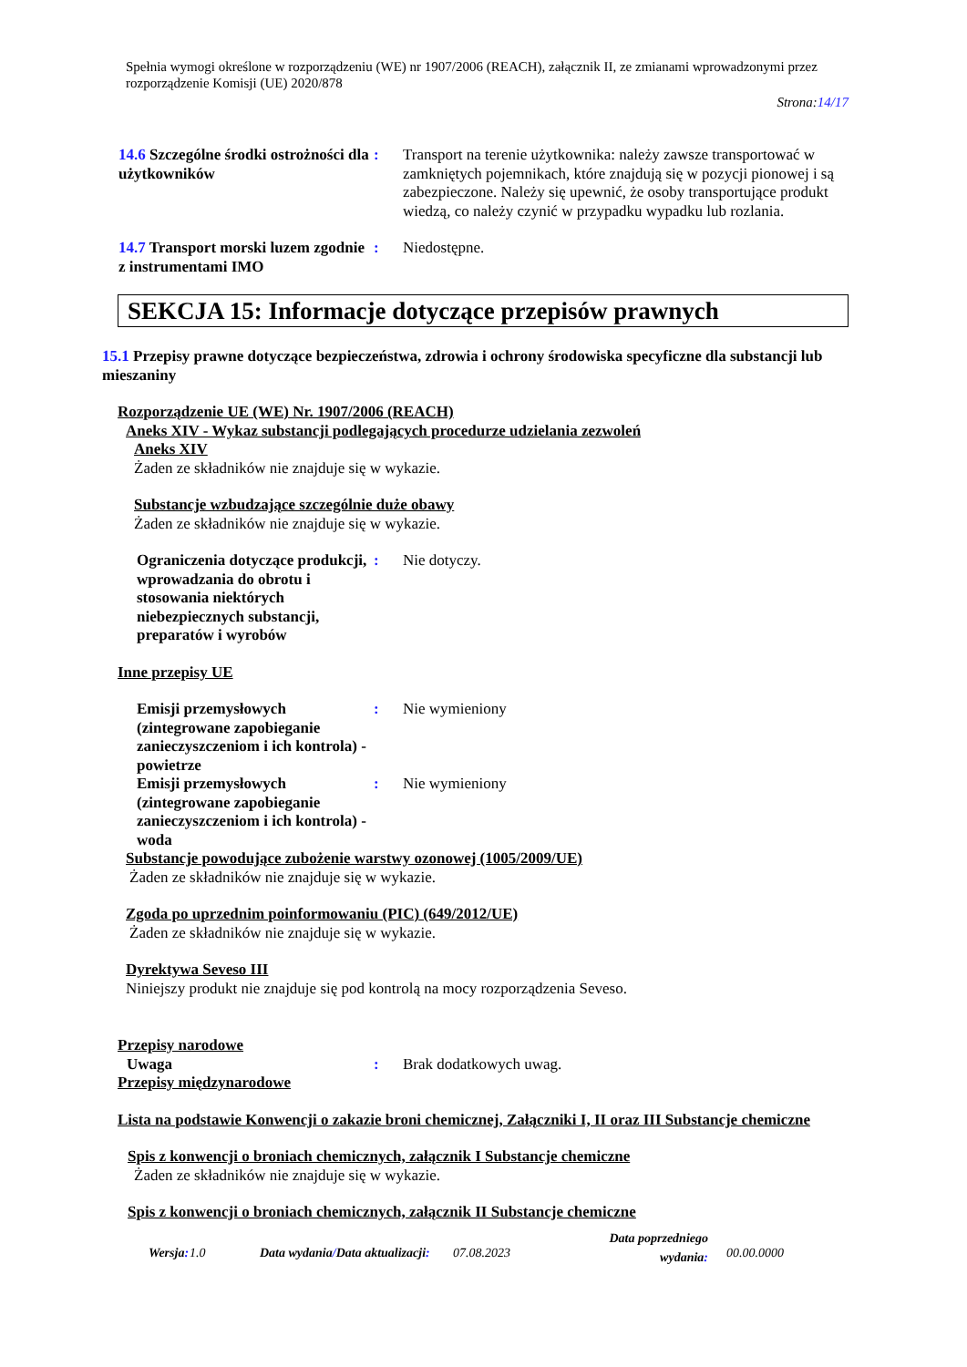Spełnia wymogi określone w rozporządzeniu (WE) nr 1907/2006 (REACH), załącznik II, ze zmianami wprowadzonymi przez rozporządzenie Komisji (UE) 2020/878
Strona:14/17
14.6 Szczególne środki ostrożności dla użytkowników
: Transport na terenie użytkownika: należy zawsze transportować w zamkniętych pojemnikach, które znajdują się w pozycji pionowej i są zabezpieczone. Należy się upewnić, że osoby transportujące produkt wiedzą, co należy czynić w przypadku wypadku lub rozlania.
14.7 Transport morski luzem zgodnie z instrumentami IMO
: Niedostępne.
SEKCJA 15: Informacje dotyczące przepisów prawnych
15.1 Przepisy prawne dotyczące bezpieczeństwa, zdrowia i ochrony środowiska specyficzne dla substancji lub mieszaniny
Rozporządzenie UE (WE) Nr. 1907/2006 (REACH)
Aneks XIV - Wykaz substancji podlegających procedurze udzielania zezwoleń
Aneks XIV
Żaden ze składników nie znajduje się w wykazie.
Substancje wzbudzające szczególnie duże obawy
Żaden ze składników nie znajduje się w wykazie.
Ograniczenia dotyczące produkcji, wprowadzania do obrotu i stosowania niektórych niebezpiecznych substancji, preparatów i wyrobów
: Nie dotyczy.
Inne przepisy UE
Emisji przemysłowych (zintegrowane zapobieganie zanieczyszczeniom i ich kontrola) - powietrze
: Nie wymieniony
Emisji przemysłowych (zintegrowane zapobieganie zanieczyszczeniom i ich kontrola) - woda
: Nie wymieniony
Substancje powodujące zubożenie warstwy ozonowej (1005/2009/UE)
Żaden ze składników nie znajduje się w wykazie.
Zgoda po uprzednim poinformowaniu (PIC) (649/2012/UE)
Żaden ze składników nie znajduje się w wykazie.
Dyrektywa Seveso III
Niniejszy produkt nie znajduje się pod kontrolą na mocy rozporządzenia Seveso.
Przepisy narodowe
Uwaga : Brak dodatkowych uwag.
Przepisy międzynarodowe
Lista na podstawie Konwencji o zakazie broni chemicznej, Załączniki I, II oraz III Substancje chemiczne
Spis z konwencji o broniach chemicznych, załącznik I Substancje chemiczne
Żaden ze składników nie znajduje się w wykazie.
Spis z konwencji o broniach chemicznych, załącznik II Substancje chemiczne
Wersja: 1.0 Data wydania/Data aktualizacji: 07.08.2023 Data poprzedniego
wydania: 00.00.0000